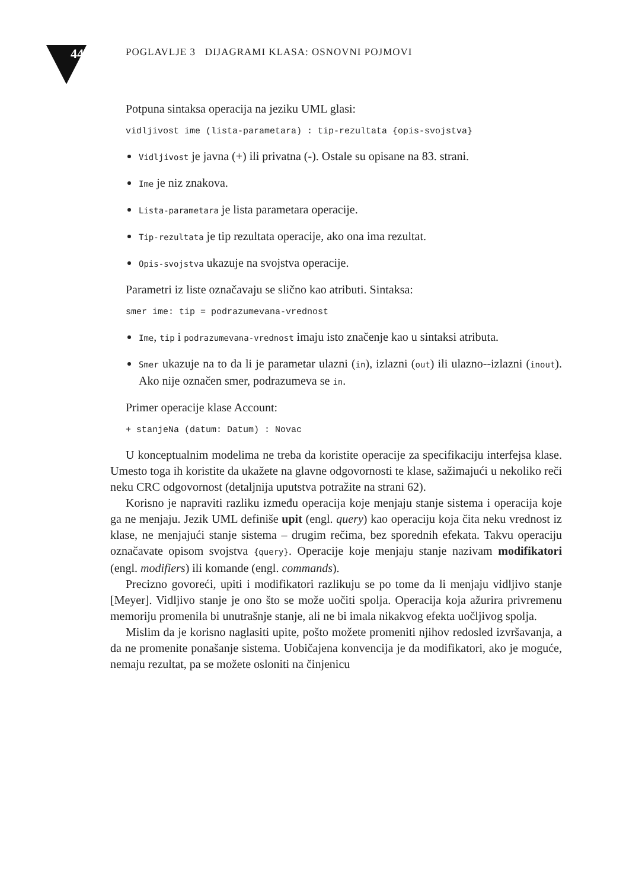44 POGLAVLJE 3 DIJAGRAMI KLASA: OSNOVNI POJMOVI
Potpuna sintaksa operacija na jeziku UML glasi:
vidljivost ime (lista-parametara) : tip-rezultata {opis-svojstva}
Vidljivost je javna (+) ili privatna (-). Ostale su opisane na 83. strani.
Ime je niz znakova.
Lista-parametara je lista parametara operacije.
Tip-rezultata je tip rezultata operacije, ako ona ima rezultat.
Opis-svojstva ukazuje na svojstva operacije.
Parametri iz liste označavaju se slično kao atributi. Sintaksa:
smer ime: tip = podrazumevana-vrednost
Ime, tip i podrazumevana-vrednost imaju isto značenje kao u sintaksi atributa.
Smer ukazuje na to da li je parametar ulazni (in), izlazni (out) ili ulazno--izlazni (inout). Ako nije označen smer, podrazumeva se in.
Primer operacije klase Account:
+ stanjeNa (datum: Datum) : Novac
U konceptualnim modelima ne treba da koristite operacije za specifikaciju interfejsa klase. Umesto toga ih koristite da ukažete na glavne odgovornosti te klase, sažimajući u nekoliko reči neku CRC odgovornost (detaljnija uputstva potražite na strani 62).
Korisno je napraviti razliku između operacija koje menjaju stanje sistema i operacija koje ga ne menjaju. Jezik UML definiše upit (engl. query) kao operaciju koja čita neku vrednost iz klase, ne menjajući stanje sistema – drugim rečima, bez sporednih efekata. Takvu operaciju označavate opisom svojstva {query}. Operacije koje menjaju stanje nazivam modifikatori (engl. modifiers) ili komande (engl. commands).
Precizno govoreći, upiti i modifikatori razlikuju se po tome da li menjaju vidljivo stanje [Meyer]. Vidljivo stanje je ono što se može uočiti spolja. Operacija koja ažurira privremenu memoriju promenila bi unutrašnje stanje, ali ne bi imala nikakvog efekta uočljivog spolja.
Mislim da je korisno naglasiti upite, pošto možete promeniti njihov redosled izvršavanja, a da ne promenite ponašanje sistema. Uobičajena konvencija je da modifikatori, ako je moguće, nemaju rezultat, pa se možete osloniti na činjenicu